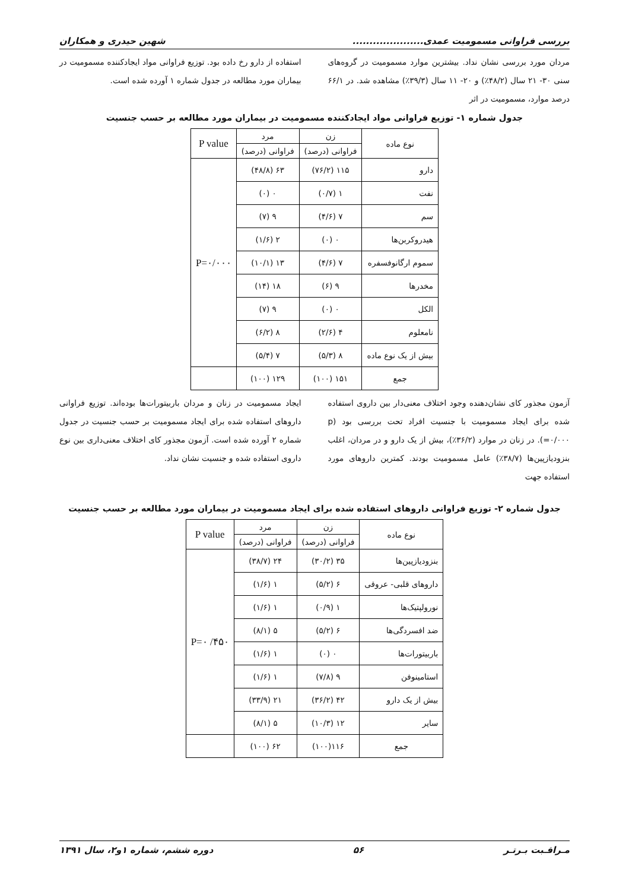بررسی فراوانی مسمومیت عمدی..................... شهین حیدری و همکاران
مردان مورد بررسی نشان نداد. بیشترین موارد مسمومیت در گروه‌های سنی ۳۰- ۲۱ سال (۴۸/۲٪) و ۲۰- ۱۱ سال (۳۹/۳٪) مشاهده شد. در ۶۶/۱ درصد موارد، مسمومیت در اثر
استفاده از دارو رخ داده بود. توزیع فراوانی مواد ایجادکننده مسمومیت در بیماران مورد مطالعه در جدول شماره ۱ آورده شده است.
جدول شماره ۱- توزیع فراوانی مواد ایجادکننده مسمومیت در بیماران مورد مطالعه بر حسب جنسیت
| نوع ماده | زن | مرد | P value |
| --- | --- | --- | --- |
| | فراوانی (درصد) | فراوانی (درصد) | |
| دارو | ۱۱۵ (۷۶/۲) | ۶۳ (۴۸/۸) | P=۰/۰۰۰ |
| نفت | ۱ (۰/۷) | ۰ (۰) | |
| سم | ۷ (۴/۶) | ۹ (۷) | |
| هیدروکربن‌ها | ۰ (۰) | ۲ (۱/۶) | |
| سموم ارگانوفسفره | ۷ (۴/۶) | ۱۳ (۱۰/۱) | |
| مخدرها | ۹ (۶) | ۱۸ (۱۴) | |
| الکل | ۰ (۰) | ۹ (۷) | |
| نامعلوم | ۴ (۲/۶) | ۸ (۶/۲) | |
| بیش از یک نوع ماده | ۸ (۵/۳) | ۷ (۵/۴) | |
| جمع | ۱۵۱ (۱۰۰) | ۱۲۹ (۱۰۰) | |
آزمون مجذور کای نشان‌دهنده وجود اختلاف معنی‌دار بین داروی استفاده شده برای ایجاد مسمومیت با جنسیت افراد تحت بررسی بود (p =۰/۰۰۰). در زنان در موارد (۳۶/۲٪)، بیش از یک دارو و در مردان، اغلب بنزودیازپین‌ها (۳۸/۷٪) عامل مسمومیت بودند. کمترین داروهای مورد استفاده جهت
ایجاد مسمومیت در زنان و مردان باربیتورات‌ها بوده‌اند. توزیع فراوانی داروهای استفاده شده برای ایجاد مسمومیت بر حسب جنسیت در جدول شماره ۲ آورده شده است. آزمون مجذور کای اختلاف معنی‌داری بین نوع داروی استفاده شده و جنسیت نشان نداد.
جدول شماره ۲- توزیع فراوانی داروهای استفاده شده برای ایجاد مسمومیت در بیماران مورد مطالعه بر حسب جنسیت
| نوع ماده | زن | مرد | P value |
| --- | --- | --- | --- |
| | فراوانی (درصد) | فراوانی (درصد) | |
| بنزودیازپین‌ها | ۳۵ (۳۰/۲) | ۲۴ (۳۸/۷) | P=۰ /۴۵۰ |
| داروهای قلبی- عروقی | ۶ (۵/۲) | ۱ (۱/۶) | |
| نورولپتیک‌ها | ۱ (۰/۹) | ۱ (۱/۶) | |
| ضد افسردگی‌ها | ۶ (۵/۲) | ۵ (۸/۱) | |
| باربیتورات‌ها | ۰ (۰) | ۱ (۱/۶) | |
| استامینوفن | ۹ (۷/۸) | ۱ (۱/۶) | |
| بیش از یک دارو | ۴۲ (۳۶/۲) | ۲۱ (۳۳/۹) | |
| سایر | ۱۲ (۱۰/۳) | ۵ (۸/۱) | |
| جمع | ۱۱۶(۱۰۰) | ۶۲ (۱۰۰) | |
مـراقـبت بـرتـر ۵۶ دوره ششم، شماره ۱و۲، سال ۱۳۹۱